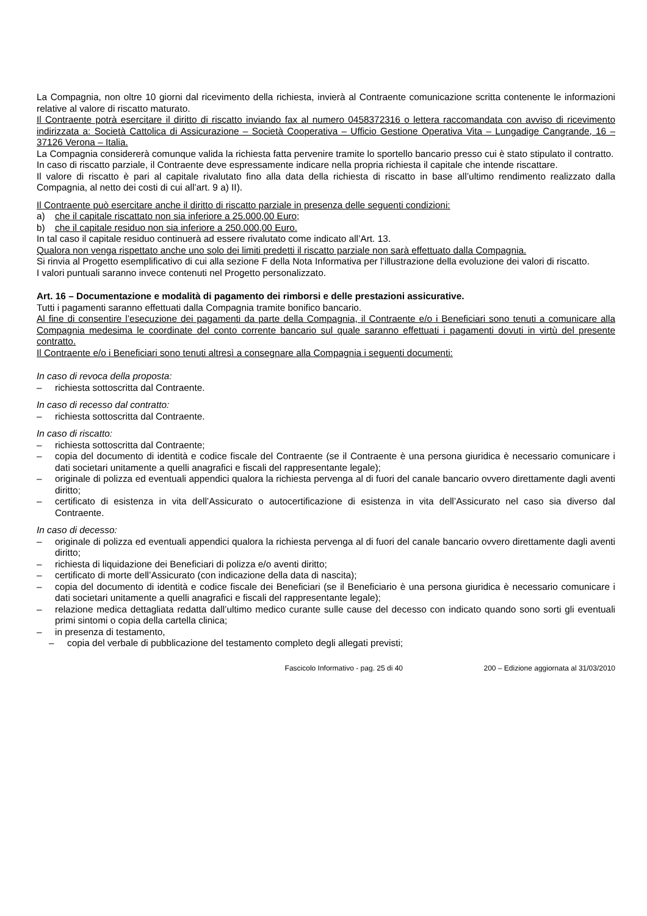La Compagnia, non oltre 10 giorni dal ricevimento della richiesta, invierà al Contraente comunicazione scritta contenente le informazioni relative al valore di riscatto maturato.
Il Contraente potrà esercitare il diritto di riscatto inviando fax al numero 0458372316 o lettera raccomandata con avviso di ricevimento indirizzata a: Società Cattolica di Assicurazione – Società Cooperativa – Ufficio Gestione Operativa Vita – Lungadige Cangrande, 16 – 37126 Verona – Italia.
La Compagnia considererà comunque valida la richiesta fatta pervenire tramite lo sportello bancario presso cui è stato stipulato il contratto.
In caso di riscatto parziale, il Contraente deve espressamente indicare nella propria richiesta il capitale che intende riscattare.
Il valore di riscatto è pari al capitale rivalutato fino alla data della richiesta di riscatto in base all’ultimo rendimento realizzato dalla Compagnia, al netto dei costi di cui all’art. 9 a) II).
Il Contraente può esercitare anche il diritto di riscatto parziale in presenza delle seguenti condizioni:
a) che il capitale riscattato non sia inferiore a 25.000,00 Euro;
b) che il capitale residuo non sia inferiore a 250.000,00 Euro.
In tal caso il capitale residuo continuerà ad essere rivalutato come indicato all’Art. 13.
Qualora non venga rispettato anche uno solo dei limiti predetti il riscatto parziale non sarà effettuato dalla Compagnia.
Si rinvia al Progetto esemplificativo di cui alla sezione F della Nota Informativa per l’illustrazione della evoluzione dei valori di riscatto.
I valori puntuali saranno invece contenuti nel Progetto personalizzato.
Art. 16 – Documentazione e modalità di pagamento dei rimborsi e delle prestazioni assicurative.
Tutti i pagamenti saranno effettuati dalla Compagnia tramite bonifico bancario.
Al fine di consentire l’esecuzione dei pagamenti da parte della Compagnia, il Contraente e/o i Beneficiari sono tenuti a comunicare alla Compagnia medesima le coordinate del conto corrente bancario sul quale saranno effettuati i pagamenti dovuti in virtù del presente contratto.
Il Contraente e/o i Beneficiari sono tenuti altresì a consegnare alla Compagnia i seguenti documenti:
In caso di revoca della proposta:
– richiesta sottoscritta dal Contraente.
In caso di recesso dal contratto:
– richiesta sottoscritta dal Contraente.
In caso di riscatto:
– richiesta sottoscritta dal Contraente;
– copia del documento di identità e codice fiscale del Contraente (se il Contraente è una persona giuridica è necessario comunicare i dati societari unitamente a quelli anagrafici e fiscali del rappresentante legale);
– originale di polizza ed eventuali appendici qualora la richiesta pervenga al di fuori del canale bancario ovvero direttamente dagli aventi diritto;
– certificato di esistenza in vita dell’Assicurato o autocertificazione di esistenza in vita dell’Assicurato nel caso sia diverso dal Contraente.
In caso di decesso:
– originale di polizza ed eventuali appendici qualora la richiesta pervenga al di fuori del canale bancario ovvero direttamente dagli aventi diritto;
– richiesta di liquidazione dei Beneficiari di polizza e/o aventi diritto;
– certificato di morte dell’Assicurato (con indicazione della data di nascita);
– copia del documento di identità e codice fiscale dei Beneficiari (se il Beneficiario è una persona giuridica è necessario comunicare i dati societari unitamente a quelli anagrafici e fiscali del rappresentante legale);
– relazione medica dettagliata redatta dall’ultimo medico curante sulle cause del decesso con indicato quando sono sorti gli eventuali primi sintomi o copia della cartella clinica;
– in presenza di testamento,
– copia del verbale di pubblicazione del testamento completo degli allegati previsti;
Fascicolo Informativo - pag. 25 di 40 200 – Edizione aggiornata al 31/03/2010